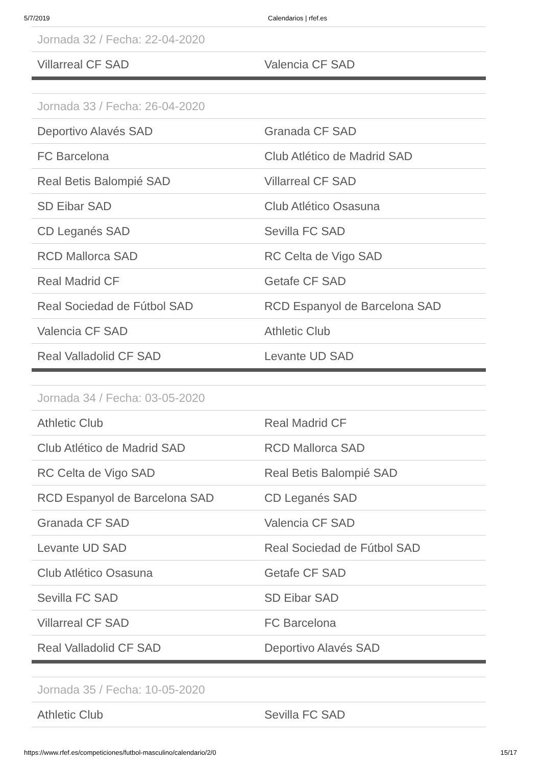5/7/2019 Calendarios | rfef.es
| Jornada 32 / Fecha: 22-04-2020 | |
| --- | --- |
| Villarreal CF SAD | Valencia CF SAD |
| Jornada 33 / Fecha: 26-04-2020 | |
| Deportivo Alavés SAD | Granada CF SAD |
| FC Barcelona | Club Atlético de Madrid SAD |
| Real Betis Balompié SAD | Villarreal CF SAD |
| SD Eibar SAD | Club Atlético Osasuna |
| CD Leganés SAD | Sevilla FC SAD |
| RCD Mallorca SAD | RC Celta de Vigo SAD |
| Real Madrid CF | Getafe CF SAD |
| Real Sociedad de Fútbol SAD | RCD Espanyol de Barcelona SAD |
| Valencia CF SAD | Athletic Club |
| Real Valladolid CF SAD | Levante UD SAD |
| Jornada 34 / Fecha: 03-05-2020 | |
| Athletic Club | Real Madrid CF |
| Club Atlético de Madrid SAD | RCD Mallorca SAD |
| RC Celta de Vigo SAD | Real Betis Balompié SAD |
| RCD Espanyol de Barcelona SAD | CD Leganés SAD |
| Granada CF SAD | Valencia CF SAD |
| Levante UD SAD | Real Sociedad de Fútbol SAD |
| Club Atlético Osasuna | Getafe CF SAD |
| Sevilla FC SAD | SD Eibar SAD |
| Villarreal CF SAD | FC Barcelona |
| Real Valladolid CF SAD | Deportivo Alavés SAD |
| Jornada 35 / Fecha: 10-05-2020 | |
| Athletic Club | Sevilla FC SAD |
https://www.rfef.es/competiciones/futbol-masculino/calendario/2/0 15/17